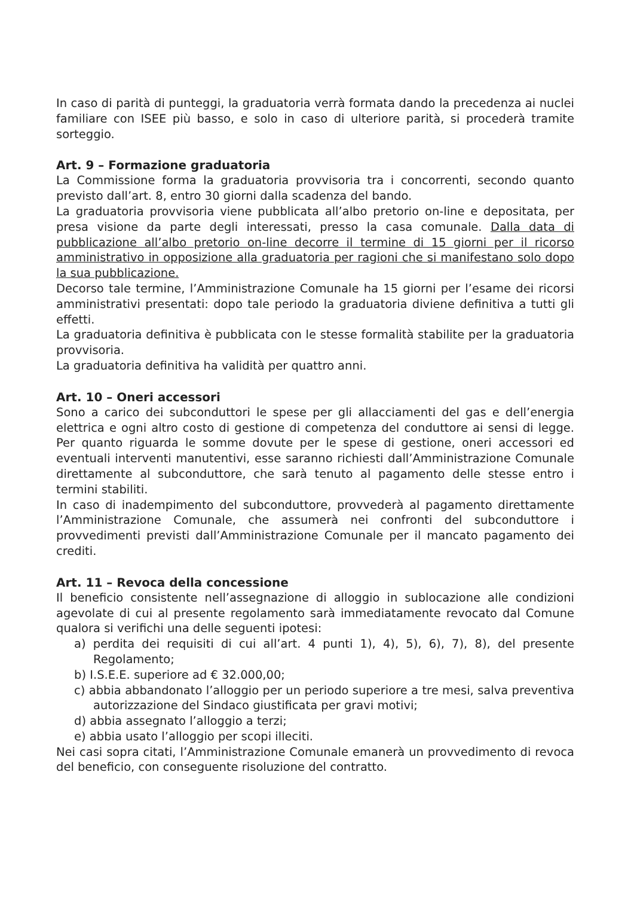In caso di parità di punteggi, la graduatoria verrà formata dando la precedenza ai nuclei familiare con ISEE più basso, e solo in caso di ulteriore parità, si procederà tramite sorteggio.
Art. 9 – Formazione graduatoria
La Commissione forma la graduatoria provvisoria tra i concorrenti, secondo quanto previsto dall’art. 8, entro 30 giorni dalla scadenza del bando.
La graduatoria provvisoria viene pubblicata all’albo pretorio on-line e depositata, per presa visione da parte degli interessati, presso la casa comunale. Dalla data di pubblicazione all’albo pretorio on-line decorre il termine di 15 giorni per il ricorso amministrativo in opposizione alla graduatoria per ragioni che si manifestano solo dopo la sua pubblicazione.
Decorso tale termine, l’Amministrazione Comunale ha 15 giorni per l’esame dei ricorsi amministrativi presentati: dopo tale periodo la graduatoria diviene definitiva a tutti gli effetti.
La graduatoria definitiva è pubblicata con le stesse formalità stabilite per la graduatoria provvisoria.
La graduatoria definitiva ha validità per quattro anni.
Art. 10 – Oneri accessori
Sono a carico dei subconduttori le spese per gli allacciamenti del gas e dell’energia elettrica e ogni altro costo di gestione di competenza del conduttore ai sensi di legge. Per quanto riguarda le somme dovute per le spese di gestione, oneri accessori ed eventuali interventi manutentivi, esse saranno richiesti dall’Amministrazione Comunale direttamente al subconduttore, che sarà tenuto al pagamento delle stesse entro i termini stabiliti.
In caso di inadempimento del subconduttore, provvederà al pagamento direttamente l’Amministrazione Comunale, che assumerà nei confronti del subconduttore i provvedimenti previsti dall’Amministrazione Comunale per il mancato pagamento dei crediti.
Art. 11 – Revoca della concessione
Il beneficio consistente nell’assegnazione di alloggio in sublocazione alle condizioni agevolate di cui al presente regolamento sarà immediatamente revocato dal Comune qualora si verifichi una delle seguenti ipotesi:
a) perdita dei requisiti di cui all’art. 4 punti 1), 4), 5), 6), 7), 8), del presente Regolamento;
b) I.S.E.E. superiore ad € 32.000,00;
c) abbia abbandonato l’alloggio per un periodo superiore a tre mesi, salva preventiva autorizzazione del Sindaco giustificata per gravi motivi;
d) abbia assegnato l’alloggio a terzi;
e) abbia usato l’alloggio per scopi illeciti.
Nei casi sopra citati, l’Amministrazione Comunale emanerà un provvedimento di revoca del beneficio, con conseguente risoluzione del contratto.